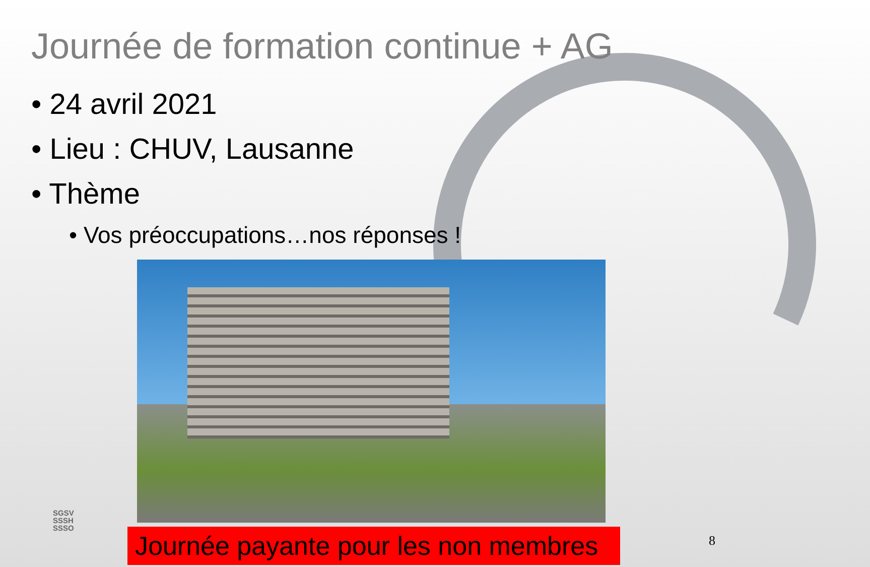Journée de formation continue + AG
• 24 avril 2021
• Lieu : CHUV, Lausanne
• Thème
• Vos préoccupations…nos réponses !
Journée payante pour les non membres
SGSV
SSSH
SSSO
8